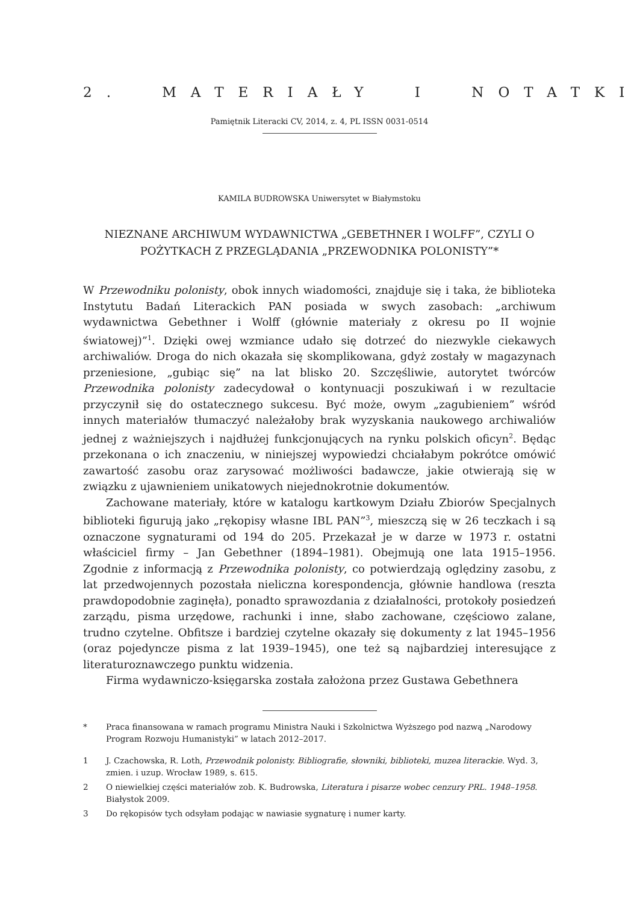2. MATERIAŁY I NOTATKI
Pamiętnik Literacki CV, 2014, z. 4, PL ISSN 0031-0514
KAMILA BUDROWSKA Uniwersytet w Białymstoku
NIEZNANE ARCHIWUM WYDAWNICTWA „GEBETHNER I WOLFF”, CZYLI O POŻYTKACH Z PRZEGLĄDANIA „PRZEWODNIKA POLONISTY”*
W Przewodniku polonisty, obok innych wiadomości, znajduje się i taka, że biblioteka Instytutu Badań Literackich PAN posiada w swych zasobach: „archiwum wydawnictwa Gebethner i Wolff (głównie materiały z okresu po II wojnie światowej)”<sup>1</sup>. Dzięki owej wzmiance udało się dotrzeć do niezwykle ciekawych archiwaliów. Droga do nich okazała się skomplikowana, gdyż zostały w magazynach przeniesione, „gubiąc się” na lat blisko 20. Szczęśliwie, autorytet twórców Przewodnika polonisty zadecydował o kontynuacji poszukiwań i w rezultacie przyczynił się do ostatecznego sukcesu. Być może, owym „zagubieniem” wśród innych materiałów tłumaczyć należałoby brak wyzyskania naukowego archiwaliów jednej z ważniejszych i najdłużej funkcjonujących na rynku polskich oficyn<sup>2</sup>. Będąc przekonana o ich znaczeniu, w niniejszej wypowiedzi chciałabym pokrótce omówić zawartość zasobu oraz zarysować możliwości badawcze, jakie otwierają się w związku z ujawnieniem unikatowych niejednokrotnie dokumentów.
Zachowane materiały, które w katalogu kartkowym Działu Zbiorów Specjalnych biblioteki figurują jako „rękopisy własne IBL PAN”<sup>3</sup>, mieszczą się w 26 teczkach i są oznaczone sygnaturami od 194 do 205. Przekazał je w darze w 1973 r. ostatni właściciel firmy – Jan Gebethner (1894–1981). Obejmują one lata 1915–1956. Zgodnie z informacją z Przewodnika polonisty, co potwierdzają oględziny zasobu, z lat przedwojennych pozostała nieliczna korespondencja, głównie handlowa (reszta prawdopodobnie zaginęła), ponadto sprawozdania z działalności, protokoły posiedzeń zarządu, pisma urzędowe, rachunki i inne, słabo zachowane, częściowo zalane, trudno czytelne. Obfitsze i bardziej czytelne okazały się dokumenty z lat 1945–1956 (oraz pojedyncze pisma z lat 1939–1945), one też są najbardziej interesujące z literaturoznawczego punktu widzenia.
Firma wydawniczo-księgarska została założona przez Gustawa Gebethnera
* Praca finansowana w ramach programu Ministra Nauki i Szkolnictwa Wyższego pod nazwą „Narodowy Program Rozwoju Humanistyki” w latach 2012–2017.
1 J. Czachowska, R. Loth, Przewodnik polonisty. Bibliografie, słowniki, biblioteki, muzea literackie. Wyd. 3, zmien. i uzup. Wrocław 1989, s. 615.
2 O niewielkiej części materiałów zob. K. Budrowska, Literatura i pisarze wobec cenzury PRL. 1948–1958. Białystok 2009.
3 Do rękopisów tych odsyłam podając w nawiasie sygnaturę i numer karty.